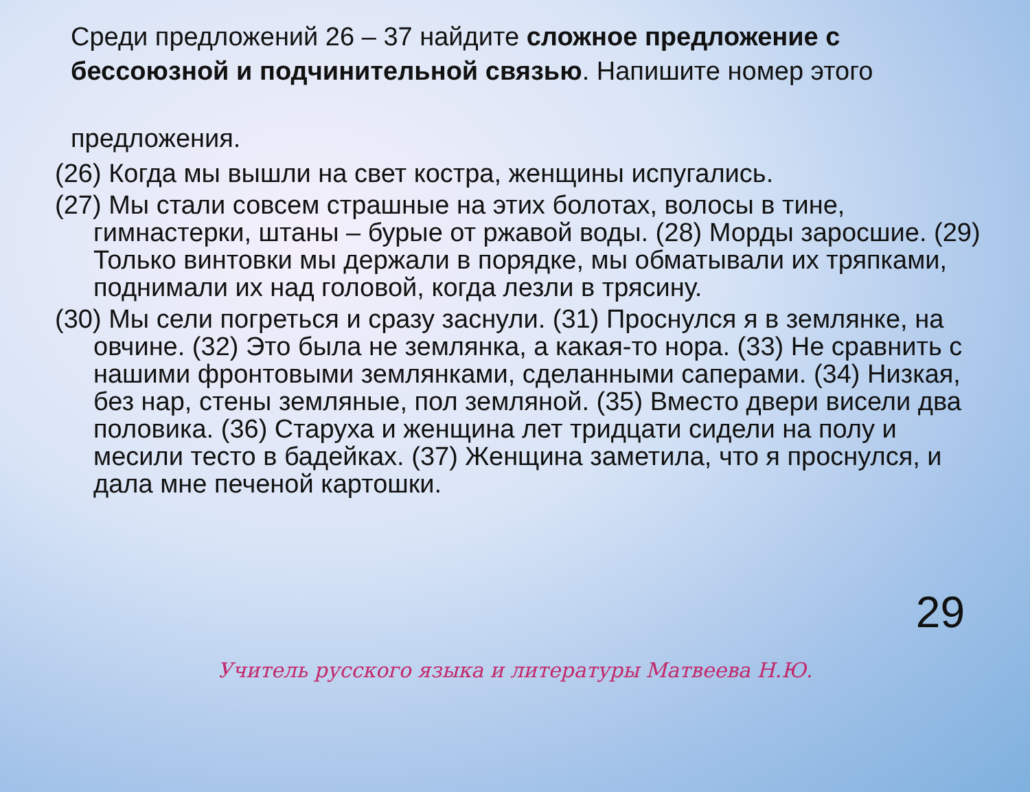Среди предложений 26 – 37 найдите сложное предложение с бессоюзной и подчинительной связью. Напишите номер этого
предложения.
(26) Когда мы вышли на свет костра, женщины испугались.
(27) Мы стали совсем страшные на этих болотах, волосы в тине, гимнастерки, штаны – бурые от ржавой воды. (28) Морды заросшие. (29) Только винтовки мы держали в порядке, мы обматывали их тряпками, поднимали их над головой, когда лезли в трясину.
(30) Мы сели погреться и сразу заснули. (31) Проснулся я в землянке, на овчине. (32) Это была не землянка, а какая-то нора. (33) Не сравнить с нашими фронтовыми землянками, сделанными саперами. (34) Низкая, без нар, стены земляные, пол земляной. (35) Вместо двери висели два половика. (36) Старуха и женщина лет тридцати сидели на полу и месили тесто в бадейках. (37) Женщина заметила, что я проснулся, и дала мне печеной картошки.
29
Учитель русского языка и литературы Матвеева Н.Ю.